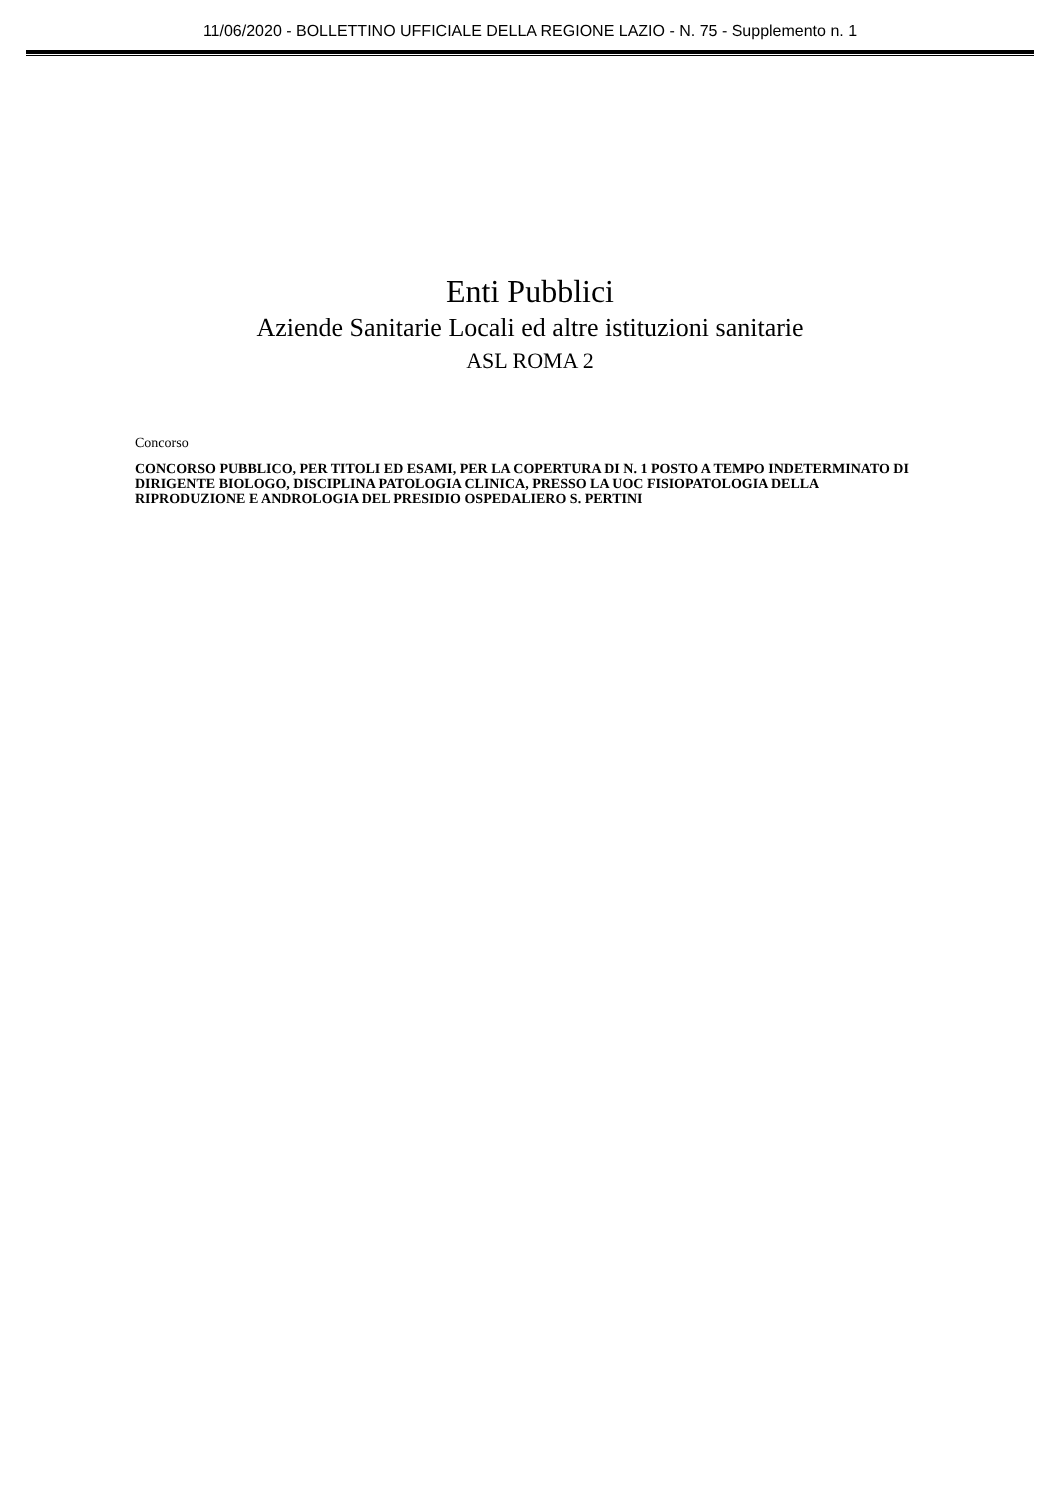11/06/2020 - BOLLETTINO UFFICIALE DELLA REGIONE LAZIO - N. 75 - Supplemento n. 1
Enti Pubblici
Aziende Sanitarie Locali ed altre istituzioni sanitarie
ASL ROMA 2
Concorso
CONCORSO PUBBLICO, PER TITOLI ED ESAMI, PER LA COPERTURA DI N. 1 POSTO A TEMPO INDETERMINATO DI DIRIGENTE BIOLOGO, DISCIPLINA PATOLOGIA CLINICA, PRESSO LA UOC FISIOPATOLOGIA DELLA RIPRODUZIONE E ANDROLOGIA DEL PRESIDIO OSPEDALIERO S. PERTINI